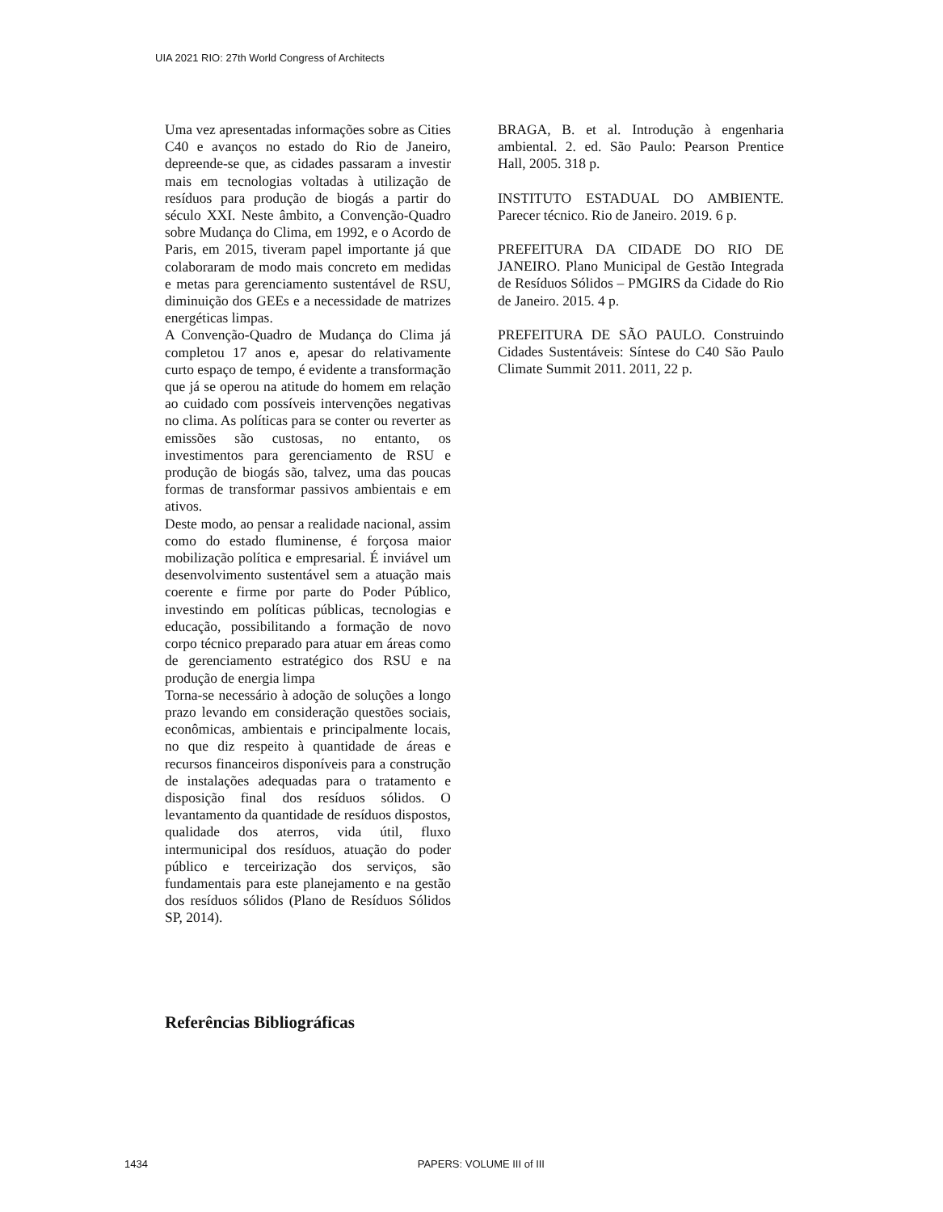UIA 2021 RIO: 27th World Congress of Architects
Uma vez apresentadas informações sobre as Cities C40 e avanços no estado do Rio de Janeiro, depreende-se que, as cidades passaram a investir mais em tecnologias voltadas à utilização de resíduos para produção de biogás a partir do século XXI. Neste âmbito, a Convenção-Quadro sobre Mudança do Clima, em 1992, e o Acordo de Paris, em 2015, tiveram papel importante já que colaboraram de modo mais concreto em medidas e metas para gerenciamento sustentável de RSU, diminuição dos GEEs e a necessidade de matrizes energéticas limpas.
A Convenção-Quadro de Mudança do Clima já completou 17 anos e, apesar do relativamente curto espaço de tempo, é evidente a transformação que já se operou na atitude do homem em relação ao cuidado com possíveis intervenções negativas no clima. As políticas para se conter ou reverter as emissões são custosas, no entanto, os investimentos para gerenciamento de RSU e produção de biogás são, talvez, uma das poucas formas de transformar passivos ambientais e em ativos.
Deste modo, ao pensar a realidade nacional, assim como do estado fluminense, é forçosa maior mobilização política e empresarial. É inviável um desenvolvimento sustentável sem a atuação mais coerente e firme por parte do Poder Público, investindo em políticas públicas, tecnologias e educação, possibilitando a formação de novo corpo técnico preparado para atuar em áreas como de gerenciamento estratégico dos RSU e na produção de energia limpa
Torna-se necessário à adoção de soluções a longo prazo levando em consideração questões sociais, econômicas, ambientais e principalmente locais, no que diz respeito à quantidade de áreas e recursos financeiros disponíveis para a construção de instalações adequadas para o tratamento e disposição final dos resíduos sólidos. O levantamento da quantidade de resíduos dispostos, qualidade dos aterros, vida útil, fluxo intermunicipal dos resíduos, atuação do poder público e terceirização dos serviços, são fundamentais para este planejamento e na gestão dos resíduos sólidos (Plano de Resíduos Sólidos SP, 2014).
Referências Bibliográficas
BRAGA, B. et al. Introdução à engenharia ambiental. 2. ed. São Paulo: Pearson Prentice Hall, 2005. 318 p.
INSTITUTO ESTADUAL DO AMBIENTE. Parecer técnico. Rio de Janeiro. 2019. 6 p.
PREFEITURA DA CIDADE DO RIO DE JANEIRO. Plano Municipal de Gestão Integrada de Resíduos Sólidos – PMGIRS da Cidade do Rio de Janeiro. 2015. 4 p.
PREFEITURA DE SÃO PAULO. Construindo Cidades Sustentáveis: Síntese do C40 São Paulo Climate Summit 2011. 2011, 22 p.
1434 PAPERS: VOLUME III of III